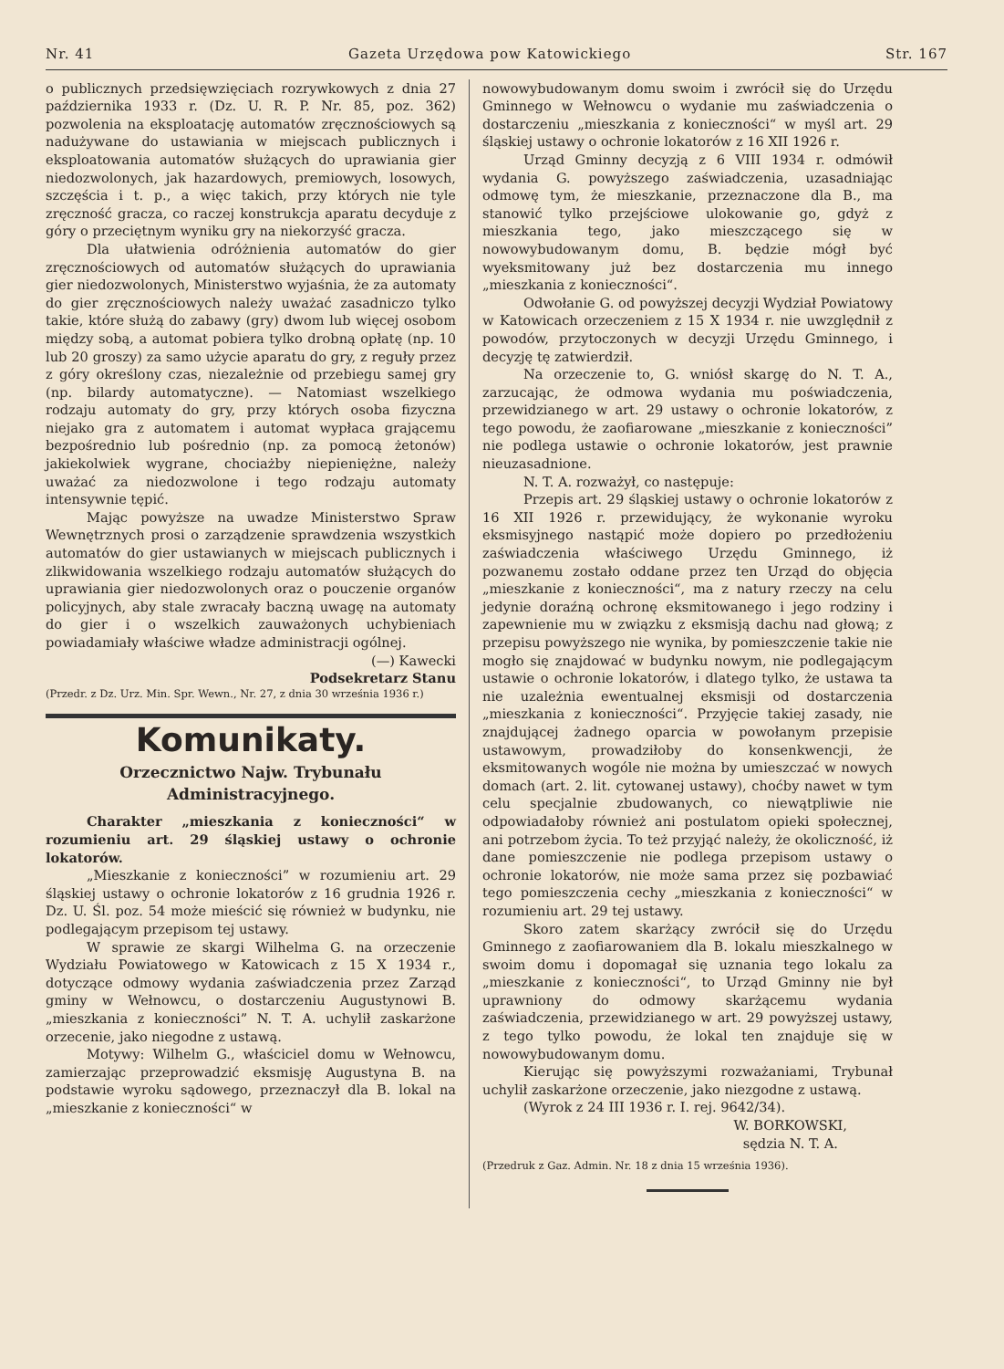Nr. 41 Gazeta Urzędowa pow Katowickiego Str. 167
o publicznych przedsięwzięciach rozrywkowych z dnia 27 października 1933 r. (Dz. U. R. P. Nr. 85, poz. 362) pozwolenia na eksploatację automatów zręcznościowych są nadużywane do ustawiania w miejscach publicznych i eksploatowania automatów służących do uprawiania gier niedozwolonych, jak hazardowych, premiowych, losowych, szczęścia i t. p., a więc takich, przy których nie tyle zręczność gracza, co raczej konstrukcja aparatu decyduje z góry o przeciętnym wyniku gry na niekorzyść gracza.
Dla ułatwienia odróżnienia automatów do gier zręcznościowych od automatów służących do uprawiania gier niedozwolonych, Ministerstwo wyjaśnia, że za automaty do gier zręcznościowych należy uważać zasadniczo tylko takie, które służą do zabawy (gry) dwom lub więcej osobom między sobą, a automat pobiera tylko drobną opłatę (np. 10 lub 20 groszy) za samo użycie aparatu do gry, z reguły przez z góry określony czas, niezależnie od przebiegu samej gry (np. bilardy automatyczne). — Natomiast wszelkiego rodzaju automaty do gry, przy których osoba fizyczna niejako gra z automatem i automat wypłaca grającemu bezpośrednio lub pośrednio (np. za pomocą żetonów) jakiekolwiek wygrane, chociażby niepieniężne, należy uważać za niedozwolone i tego rodzaju automaty intensywnie tępić.
Mając powyższe na uwadze Ministerstwo Spraw Wewnętrznych prosi o zarządzenie sprawdzenia wszystkich automatów do gier ustawianych w miejscach publicznych i zlikwidowania wszelkiego rodzaju automatów służących do uprawiania gier niedozwolonych oraz o pouczenie organów policyjnych, aby stale zwracały baczną uwagę na automaty do gier i o wszelkich zauważonych uchybieniach powiadamiały właściwe władze administracji ogólnej.
(—) Kawecki
Podsekretarz Stanu
(Przedr. z Dz. Urz. Min. Spr. Wewn., Nr. 27, z dnia 30 września 1936 r.)
Komunikaty.
Orzecznictwo Najw. Trybunału Administracyjnego.
Charakter „mieszkania z konieczności“ w rozumieniu art. 29 śląskiej ustawy o ochronie lokatorów.
„Mieszkanie z konieczności” w rozumieniu art. 29 śląskiej ustawy o ochronie lokatorów z 16 grudnia 1926 r. Dz. U. Śl. poz. 54 może mieścić się również w budynku, nie podlegającym przepisom tej ustawy.
W sprawie ze skargi Wilhelma G. na orzeczenie Wydziału Powiatowego w Katowicach z 15 X 1934 r., dotyczące odmowy wydania zaświadczenia przez Zarząd gminy w Wełnowcu, o dostarczeniu Augustynowi B. „mieszkania z konieczności” N. T. A. uchylił zaskarżone orzecenie, jako niegodne z ustawą.
Motywy: Wilhelm G., właściciel domu w Wełnowcu, zamierzając przeprowadzić eksmisję Augustyna B. na podstawie wyroku sądowego, przeznaczył dla B. lokal na „mieszkanie z konieczności“ w
nowowybudowanym domu swoim i zwrócił się do Urzędu Gminnego w Wełnowcu o wydanie mu zaświadczenia o dostarczeniu „mieszkania z konieczności“ w myśl art. 29 śląskiej ustawy o ochronie lokatorów z 16 XII 1926 r.
Urząd Gminny decyzją z 6 VIII 1934 r. odmówił wydania G. powyższego zaświadczenia, uzasadniając odmowę tym, że mieszkanie, przeznaczone dla B., ma stanowić tylko przejściowe ulokowanie go, gdyż z mieszkania tego, jako mieszczącego się w nowowybudowanym domu, B. będzie mógł być wyeksmitowany już bez dostarczenia mu innego „mieszkania z konieczności“.
Odwołanie G. od powyższej decyzji Wydział Powiatowy w Katowicach orzeczeniem z 15 X 1934 r. nie uwzględnił z powodów, przytoczonych w decyzji Urzędu Gminnego, i decyzję tę zatwierdził.
Na orzeczenie to, G. wniósł skargę do N. T. A., zarzucając, że odmowa wydania mu poświadczenia, przewidzianego w art. 29 ustawy o ochronie lokatorów, z tego powodu, że zaofiarowane „mieszkanie z konieczności” nie podlega ustawie o ochronie lokatorów, jest prawnie nieuzasadnione.
N. T. A. rozważył, co następuje:
Przepis art. 29 śląskiej ustawy o ochronie lokatorów z 16 XII 1926 r. przewidujący, że wykonanie wyroku eksmisyjnego nastąpić może dopiero po przedłożeniu zaświadczenia właściwego Urzędu Gminnego, iż pozwanemu zostało oddane przez ten Urząd do objęcia „mieszkanie z konieczności“, ma z natury rzeczy na celu jedynie doraźną ochronę eksmitowanego i jego rodziny i zapewnienie mu w związku z eksmisją dachu nad głową; z przepisu powyższego nie wynika, by pomieszczenie takie nie mogło się znajdować w budynku nowym, nie podlegającym ustawie o ochronie lokatorów, i dlatego tylko, że ustawa ta nie uzależnia ewentualnej eksmisji od dostarczenia „mieszkania z konieczności“. Przyjęcie takiej zasady, nie znajdującej żadnego oparcia w powołanym przepisie ustawowym, prowadziłoby do konsenkwencji, że eksmitowanych wogóle nie można by umieszczać w nowych domach (art. 2. lit. cytowanej ustawy), choćby nawet w tym celu specjalnie zbudowanych, co niewątpliwie nie odpowiadałoby również ani postulatom opieki społecznej, ani potrzebom życia. To też przyjąć należy, że okoliczność, iż dane pomieszczenie nie podlega przepisom ustawy o ochronie lokatorów, nie może sama przez się pozbawiać tego pomieszczenia cechy „mieszkania z konieczności“ w rozumieniu art. 29 tej ustawy.
Skoro zatem skarżący zwrócił się do Urzędu Gminnego z zaofiarowaniem dla B. lokalu mieszkalnego w swoim domu i dopomagał się uznania tego lokalu za „mieszkanie z konieczności“, to Urząd Gminny nie był uprawniony do odmowy skarżącemu wydania zaświadczenia, przewidzianego w art. 29 powyższej ustawy, z tego tylko powodu, że lokal ten znajduje się w nowowybudowanym domu.
Kierując się powyższymi rozważaniami, Trybunał uchylił zaskarżone orzeczenie, jako niezgodne z ustawą.
(Wyrok z 24 III 1936 r. I. rej. 9642/34).
W. BORKOWSKI,
sędzia N. T. A.
(Przedruk z Gaz. Admin. Nr. 18 z dnia 15 września 1936).